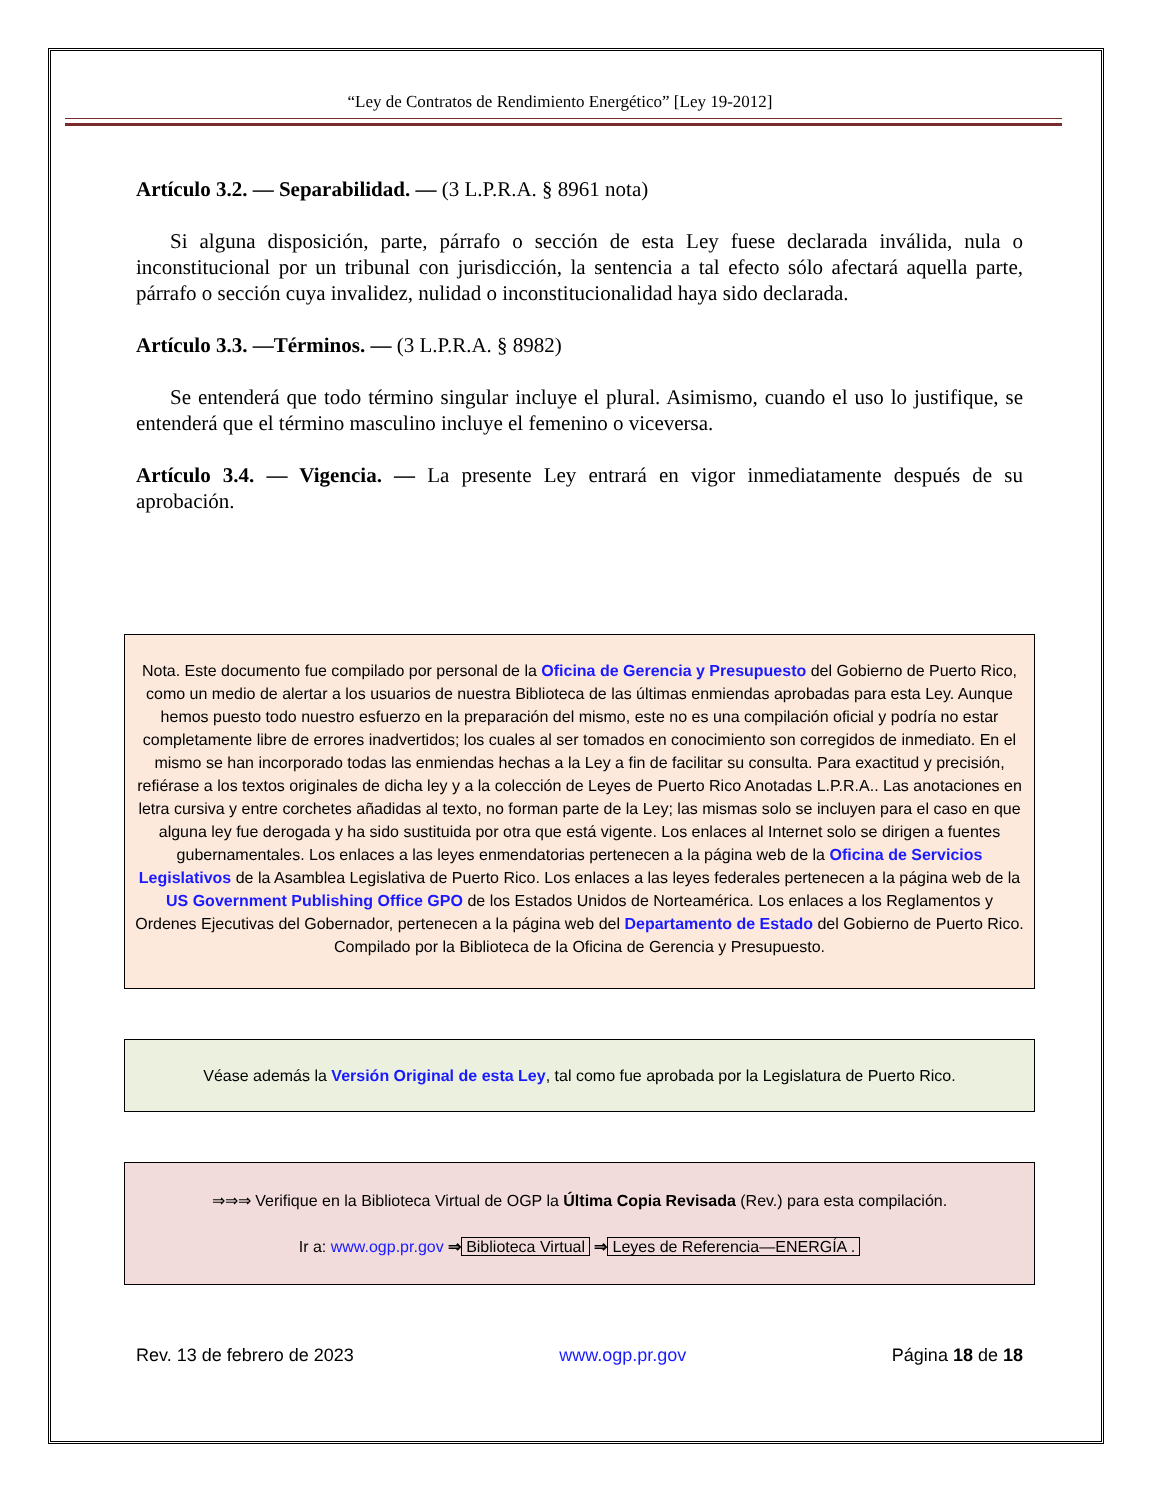“Ley de Contratos de Rendimiento Energético” [Ley 19-2012]
Artículo 3.2. — Separabilidad. — (3 L.P.R.A. § 8961 nota)
Si alguna disposición, parte, párrafo o sección de esta Ley fuese declarada inválida, nula o inconstitucional por un tribunal con jurisdicción, la sentencia a tal efecto sólo afectará aquella parte, párrafo o sección cuya invalidez, nulidad o inconstitucionalidad haya sido declarada.
Artículo 3.3. —Términos. — (3 L.P.R.A. § 8982)
Se entenderá que todo término singular incluye el plural. Asimismo, cuando el uso lo justifique, se entenderá que el término masculino incluye el femenino o viceversa.
Artículo 3.4. — Vigencia. — La presente Ley entrará en vigor inmediatamente después de su aprobación.
Nota. Este documento fue compilado por personal de la Oficina de Gerencia y Presupuesto del Gobierno de Puerto Rico, como un medio de alertar a los usuarios de nuestra Biblioteca de las últimas enmiendas aprobadas para esta Ley. Aunque hemos puesto todo nuestro esfuerzo en la preparación del mismo, este no es una compilación oficial y podría no estar completamente libre de errores inadvertidos; los cuales al ser tomados en conocimiento son corregidos de inmediato. En el mismo se han incorporado todas las enmiendas hechas a la Ley a fin de facilitar su consulta. Para exactitud y precisión, refiérase a los textos originales de dicha ley y a la colección de Leyes de Puerto Rico Anotadas L.P.R.A.. Las anotaciones en letra cursiva y entre corchetes añadidas al texto, no forman parte de la Ley; las mismas solo se incluyen para el caso en que alguna ley fue derogada y ha sido sustituida por otra que está vigente. Los enlaces al Internet solo se dirigen a fuentes gubernamentales. Los enlaces a las leyes enmendatorias pertenecen a la página web de la Oficina de Servicios Legislativos de la Asamblea Legislativa de Puerto Rico. Los enlaces a las leyes federales pertenecen a la página web de la US Government Publishing Office GPO de los Estados Unidos de Norteamérica. Los enlaces a los Reglamentos y Ordenes Ejecutivas del Gobernador, pertenecen a la página web del Departamento de Estado del Gobierno de Puerto Rico. Compilado por la Biblioteca de la Oficina de Gerencia y Presupuesto.
Véase además la Versión Original de esta Ley, tal como fue aprobada por la Legislatura de Puerto Rico.
⇒⇒⇒ Verifique en la Biblioteca Virtual de OGP la Última Copia Revisada (Rev.) para esta compilación.
Ir a: www.ogp.pr.gov ⇒ Biblioteca Virtual ⇒ Leyes de Referencia—ENERGÍA .
Rev. 13 de febrero de 2023 www.ogp.pr.gov Página 18 de 18